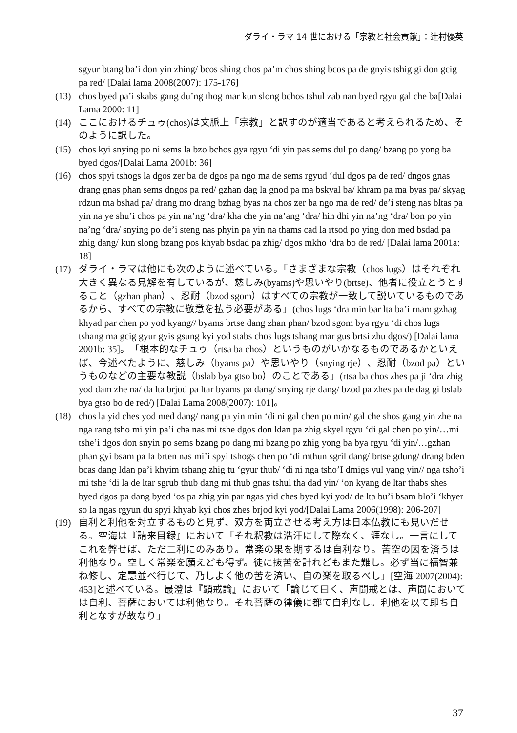ダライ・ラマ 14 世における「宗教と社会貢献」：辻村優英
sgyur btang ba’i don yin zhing/ bcos shing chos pa’m chos shing bcos pa de gnyis tshig gi don gcig pa red/ [Dalai lama 2008(2007): 175-176]
(13) chos byed pa’i skabs gang du’ng thog mar kun slong bchos tshul zab nan byed rgyu gal che ba[Dalai Lama 2000: 11]
(14) ここにおけるチュゥ(chos)は文脈上「宗教」と訳すのが適当であると考えられるため、そのように訳した。
(15) chos kyi snying po ni sems la bzo bchos gya rgyu ‘di yin pas sems dul po dang/ bzang po yong ba byed dgos/[Dalai Lama 2001b: 36]
(16) chos spyi tshogs la dgos zer ba de dgos pa ngo ma de sems rgyud ‘dul dgos pa de red/ dngos gnas drang gnas phan sems dngos pa red/ gzhan dag la gnod pa ma bskyal ba/ khram pa ma byas pa/ skyag rdzun ma bshad pa/ drang mo drang bzhag byas na chos zer ba ngo ma de red/ de’i steng nas bltas pa yin na ye shu’i chos pa yin na’ng ‘dra/ kha che yin na’ang ‘dra/ hin dhi yin na’ng ‘dra/ bon po yin na’ng ‘dra/ snying po de’i steng nas phyin pa yin na thams cad la rtsod po ying don med bsdad pa zhig dang/ kun slong bzang pos khyab bsdad pa zhig/ dgos mkho ‘dra bo de red/ [Dalai lama 2001a: 18]
(17) ダライ・ラマは他にも次のように述べている。「さまざまな宗教（chos lugs）はそれぞれ大きく異なる見解を有しているが、慈しみ(byams)や思いやり(brtse)、他者に役立とうとすること（gzhan phan）、忍耐（bzod sgom）はすべての宗教が一致して説いているものであるから、すべての宗教に敬意を払う必要がある」(chos lugs ‘dra min bar lta ba’i rnam gzhag khyad par chen po yod kyang// byams brtse dang zhan phan/ bzod sgom bya rgyu ‘di chos lugs tshang ma gcig gyur gyis gsung kyi yod stabs chos lugs tshang mar gus brtsi zhu dgos/) [Dalai lama 2001b: 35]。「根本的なチュゥ（rtsa ba chos）というものがいかなるものであるかといえば、今述べたように、慈しみ（byams pa）や思いやり（snying rje）、忍耐（bzod pa）というものなどの主要な教説（bslab bya gtso bo）のことである」(rtsa ba chos zhes pa ji ‘dra zhig yod dam zhe na/ da lta brjod pa ltar byams pa dang/ snying rje dang/ bzod pa zhes pa de dag gi bslab bya gtso bo de red/) [Dalai Lama 2008(2007): 101]。
(18) chos la yid ches yod med dang/ nang pa yin min ‘di ni gal chen po min/ gal che shos gang yin zhe na nga rang tsho mi yin pa’i cha nas mi tshe dgos don ldan pa zhig skyel rgyu ‘di gal chen po yin/…mi tshe’i dgos don snyin po sems bzang po dang mi bzang po zhig yong ba bya rgyu ‘di yin/…gzhan phan gyi bsam pa la brten nas mi’i spyi tshogs chen po ‘di mthun sgril dang/ brtse gdung/ drang bden bcas dang ldan pa’i khyim tshang zhig tu ‘gyur thub/ ‘di ni nga tsho’I dmigs yul yang yin// nga tsho’i mi tshe ‘di la de ltar sgrub thub dang mi thub gnas tshul tha dad yin/ ‘on kyang de ltar thabs shes byed dgos pa dang byed ‘os pa zhig yin par ngas yid ches byed kyi yod/ de lta bu’i bsam blo’i ‘khyer so la ngas rgyun du spyi khyab kyi chos zhes brjod kyi yod/[Dalai Lama 2006(1998): 206-207]
(19) 自利と利他を対立するものと見ず、双方を両立させる考え方は日本仏教にも見いだせる。空海は『請来目録』において「それ釈教は浩汗にして際なく、涯なし。一言にしてこれを弊せば、ただ二利にのみあり。常楽の果を期するは自利なり。苦空の因を済うは利他なり。空しく常楽を願えども得ず。徒に抜苦を計れどもまた難し。必ず当に福智兼ね修し、定慧並べ行じて、乃しよく他の苦を済い、自の楽を取るべし」[空海 2007(2004): 453]と述べている。最澄は『顕戒論』において「論じて曰く、声聞戒とは、声聞においては自利、菩薩においては利他なり。それ菩薩の律儀に都て自利なし。利他を以て即ち自利となすが故なり」
37